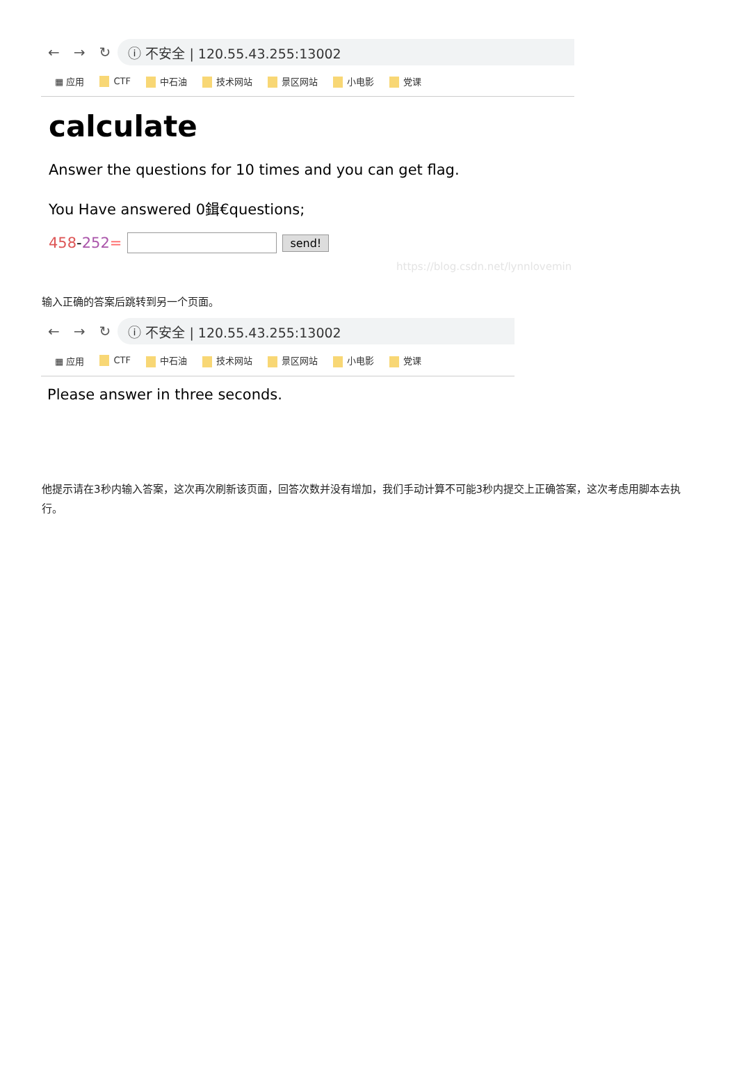← → ↻
ⓘ 不安全 | 120.55.43.255:13002
▦ 应用 CTF 中石油 技术网站 景区网站 小电影 党课
calculate
Answer the questions for 10 times and you can get flag.
You Have answered 0鍓€questions;
458-252= send!
https://blog.csdn.net/lynnlovemin
输入正确的答案后跳转到另一个页面。
← → ↻
ⓘ 不安全 | 120.55.43.255:13002
▦ 应用 CTF 中石油 技术网站 景区网站 小电影 党课
Please answer in three seconds.
他提示请在3秒内输入答案，这次再次刷新该页面，回答次数并没有增加，我们手动计算不可能3秒内提交上正确答案，这次考虑用脚本去执行。